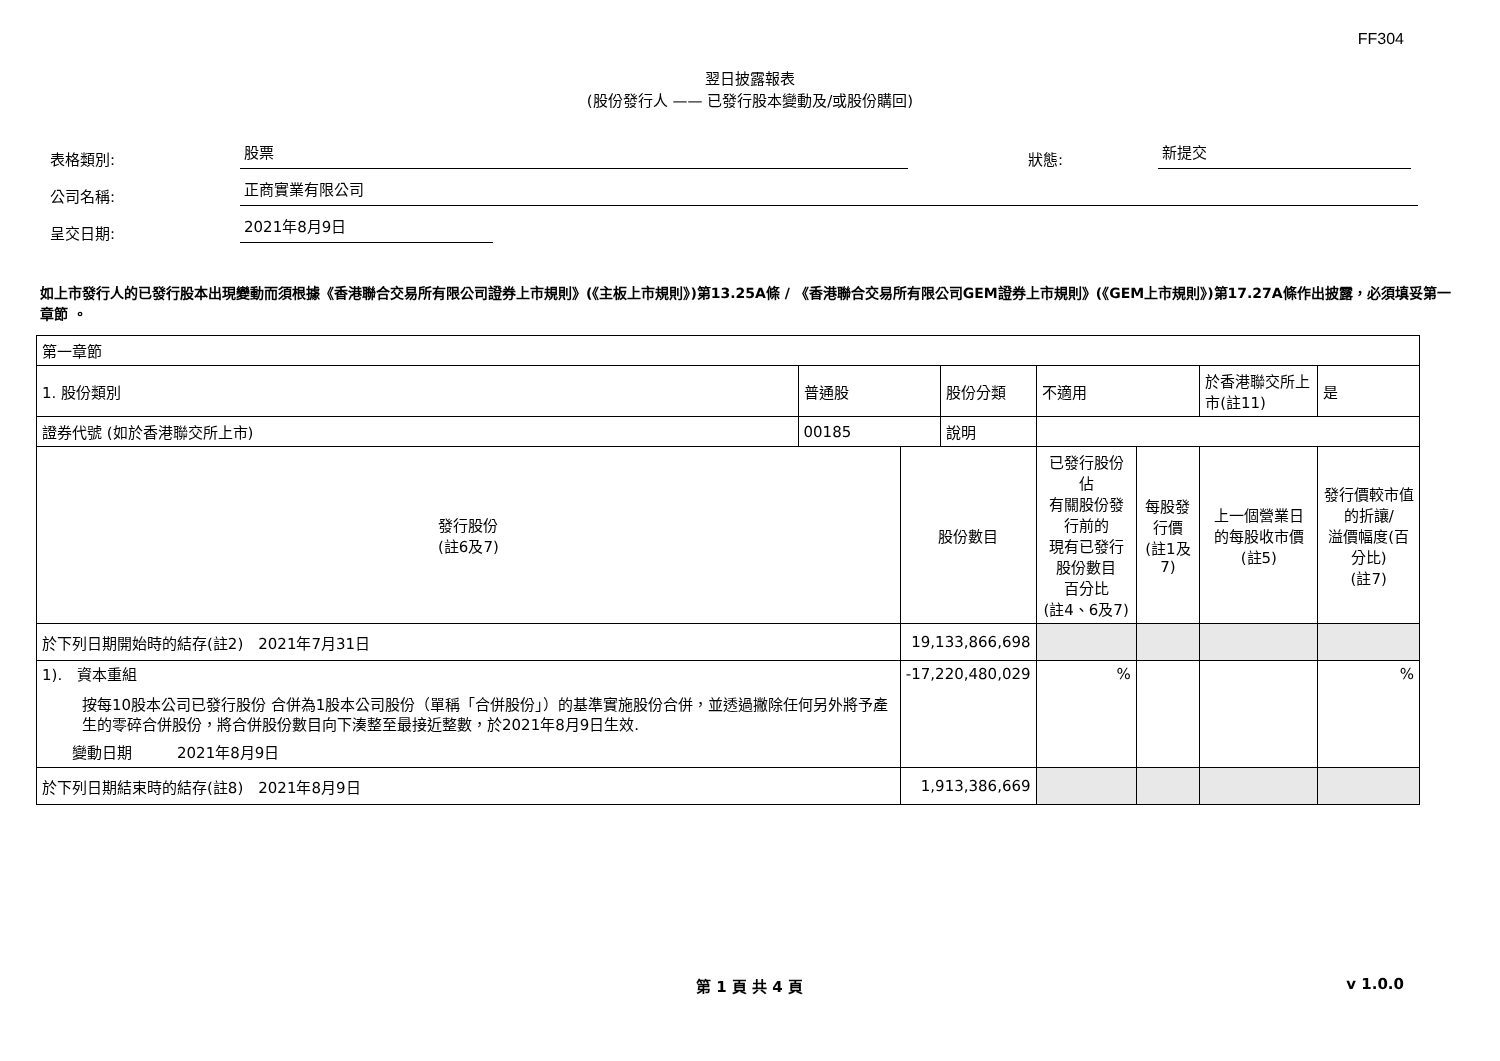FF304
翌日披露報表
(股份發行人 —— 已發行股本變動及/或股份購回)
表格類別: 股票 狀態: 新提交
公司名稱: 正商實業有限公司
呈交日期: 2021年8月9日
如上市發行人的已發行股本出現變動而須根據《香港聯合交易所有限公司證券上市規則》(《主板上市規則》)第13.25A條 / 《香港聯合交易所有限公司GEM證券上市規則》(《GEM上市規則》)第17.27A條作出披露，必須填妥第一章節 。
| 第一章節 | | | | | | | |
| 1. 股份類別 | 普通股 | | 股份分類 | 不適用 | | 於香港聯交所上市(註11) | 是 |
| 證券代號 (如於香港聯交所上市) | 00185 | | 說明 | | | | |
| 發行股份 (註6及7) | | 股份數目 | | 已發行股份佔 有關股份發行前的 現有已發行股份數目 百分比 (註4、6及7) | 每股發行價 (註1及7) | 上一個營業日 的每股收市價 (註5) | 發行價較市值的折讓/ 溢價幅度(百分比) (註7) |
| 於下列日期開始時的結存(註2) 2021年7月31日 | | 19,133,866,698 | | | | | |
| 1). 資本重組 按每10股本公司已發行股份 合併為1股本公司股份（單稱「合併股份」）的基準實施股份合併，並透過撇除任何另外將予產生的零碎合併股份，將合併股份數目向下湊整至最接近整數，於2021年8月9日生效. 變動日期 2021年8月9日 | | -17,220,480,029 | | % | | | % |
| 於下列日期結束時的結存(註8) 2021年8月9日 | | 1,913,386,669 | | | | | |
第 1 頁 共 4 頁 v 1.0.0